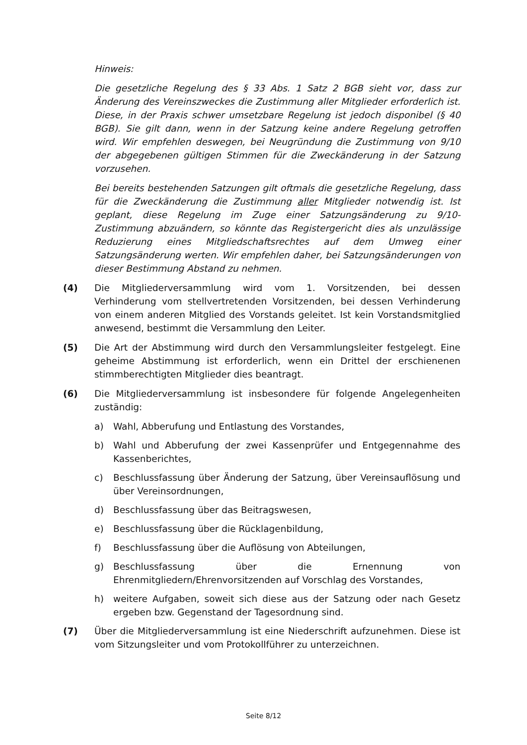Hinweis:
Die gesetzliche Regelung des § 33 Abs. 1 Satz 2 BGB sieht vor, dass zur Änderung des Vereinszweckes die Zustimmung aller Mitglieder erforderlich ist. Diese, in der Praxis schwer umsetzbare Regelung ist jedoch disponibel (§ 40 BGB). Sie gilt dann, wenn in der Satzung keine andere Regelung getroffen wird. Wir empfehlen deswegen, bei Neugründung die Zustimmung von 9/10 der abgegebenen gültigen Stimmen für die Zweckänderung in der Satzung vorzusehen.
Bei bereits bestehenden Satzungen gilt oftmals die gesetzliche Regelung, dass für die Zweckänderung die Zustimmung aller Mitglieder notwendig ist. Ist geplant, diese Regelung im Zuge einer Satzungsänderung zu 9/10-Zustimmung abzuändern, so könnte das Registergericht dies als unzulässige Reduzierung eines Mitgliedschaftsrechtes auf dem Umweg einer Satzungsänderung werten. Wir empfehlen daher, bei Satzungsänderungen von dieser Bestimmung Abstand zu nehmen.
(4) Die Mitgliederversammlung wird vom 1. Vorsitzenden, bei dessen Verhinderung vom stellvertretenden Vorsitzenden, bei dessen Verhinderung von einem anderen Mitglied des Vorstands geleitet. Ist kein Vorstandsmitglied anwesend, bestimmt die Versammlung den Leiter.
(5) Die Art der Abstimmung wird durch den Versammlungsleiter festgelegt. Eine geheime Abstimmung ist erforderlich, wenn ein Drittel der erschienenen stimmberechtigten Mitglieder dies beantragt.
(6) Die Mitgliederversammlung ist insbesondere für folgende Angelegenheiten zuständig:
a) Wahl, Abberufung und Entlastung des Vorstandes,
b) Wahl und Abberufung der zwei Kassenprüfer und Entgegennahme des Kassenberichtes,
c) Beschlussfassung über Änderung der Satzung, über Vereinsauflösung und über Vereinsordnungen,
d) Beschlussfassung über das Beitragswesen,
e) Beschlussfassung über die Rücklagenbildung,
f) Beschlussfassung über die Auflösung von Abteilungen,
g) Beschlussfassung über die Ernennung von Ehrenmitgliedern/Ehrenvorsitzenden auf Vorschlag des Vorstandes,
h) weitere Aufgaben, soweit sich diese aus der Satzung oder nach Gesetz ergeben bzw. Gegenstand der Tagesordnung sind.
(7) Über die Mitgliederversammlung ist eine Niederschrift aufzunehmen. Diese ist vom Sitzungsleiter und vom Protokollführer zu unterzeichnen.
Seite 8/12